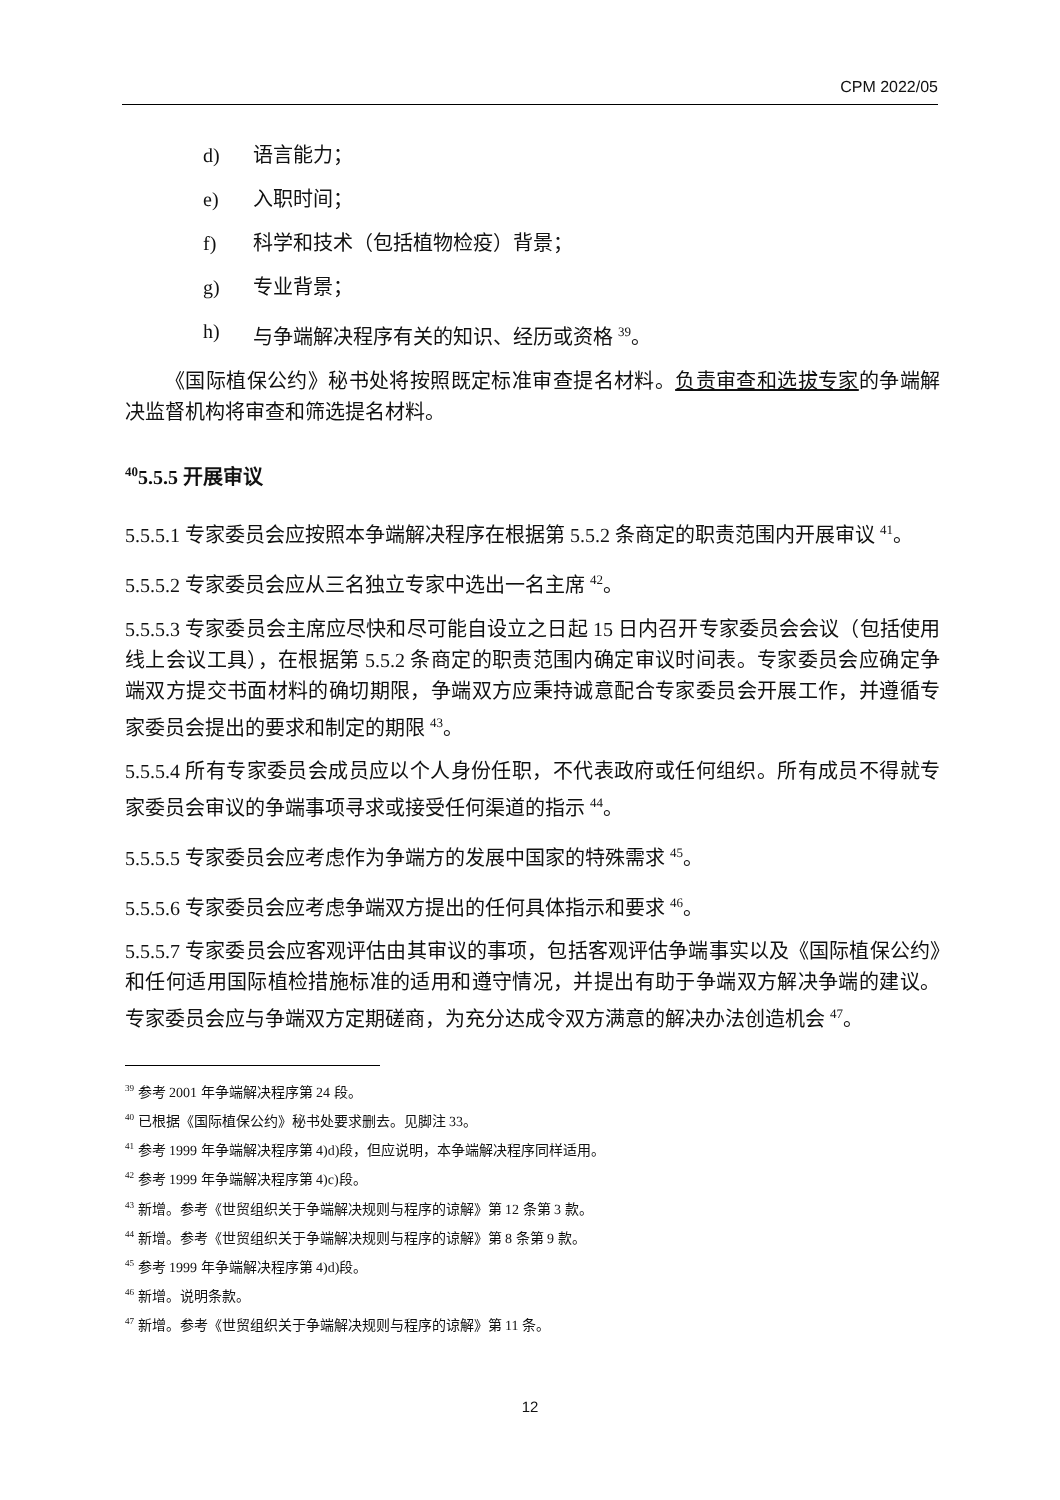CPM 2022/05
d) 语言能力；
e) 入职时间；
f) 科学和技术（包括植物检疫）背景；
g) 专业背景；
h) 与争端解决程序有关的知识、经历或资格 <sup>39</sup>。
《国际植保公约》秘书处将按照既定标准审查提名材料。负责审查和选拔专家的争端解决监督机构将审查和筛选提名材料。
<sup>40</sup> 5.5.5 开展审议
5.5.5.1 专家委员会应按照本争端解决程序在根据第 5.5.2 条商定的职责范围内开展审议 <sup>41</sup>。
5.5.5.2 专家委员会应从三名独立专家中选出一名主席 <sup>42</sup>。
5.5.5.3 专家委员会主席应尽快和尽可能自设立之日起 15 日内召开专家委员会会议（包括使用线上会议工具），在根据第 5.5.2 条商定的职责范围内确定审议时间表。专家委员会应确定争端双方提交书面材料的确切期限，争端双方应秉持诚意配合专家委员会开展工作，并遵循专家委员会提出的要求和制定的期限 <sup>43</sup>。
5.5.5.4 所有专家委员会成员应以个人身份任职，不代表政府或任何组织。所有成员不得就专家委员会审议的争端事项寻求或接受任何渠道的指示 <sup>44</sup>。
5.5.5.5 专家委员会应考虑作为争端方的发展中国家的特殊需求 <sup>45</sup>。
5.5.5.6 专家委员会应考虑争端双方提出的任何具体指示和要求 <sup>46</sup>。
5.5.5.7 专家委员会应客观评估由其审议的事项，包括客观评估争端事实以及《国际植保公约》和任何适用国际植检措施标准的适用和遵守情况，并提出有助于争端双方解决争端的建议。专家委员会应与争端双方定期磋商，为充分达成令双方满意的解决办法创造机会 <sup>47</sup>。
<sup>39</sup> 参考 2001 年争端解决程序第 24 段。
<sup>40</sup> 已根据《国际植保公约》秘书处要求删去。见脚注 33。
<sup>41</sup> 参考 1999 年争端解决程序第 4)d)段，但应说明，本争端解决程序同样适用。
<sup>42</sup> 参考 1999 年争端解决程序第 4)c)段。
<sup>43</sup> 新增。参考《世贸组织关于争端解决规则与程序的谅解》第 12 条第 3 款。
<sup>44</sup> 新增。参考《世贸组织关于争端解决规则与程序的谅解》第 8 条第 9 款。
<sup>45</sup> 参考 1999 年争端解决程序第 4)d)段。
<sup>46</sup> 新增。说明条款。
<sup>47</sup> 新增。参考《世贸组织关于争端解决规则与程序的谅解》第 11 条。
12